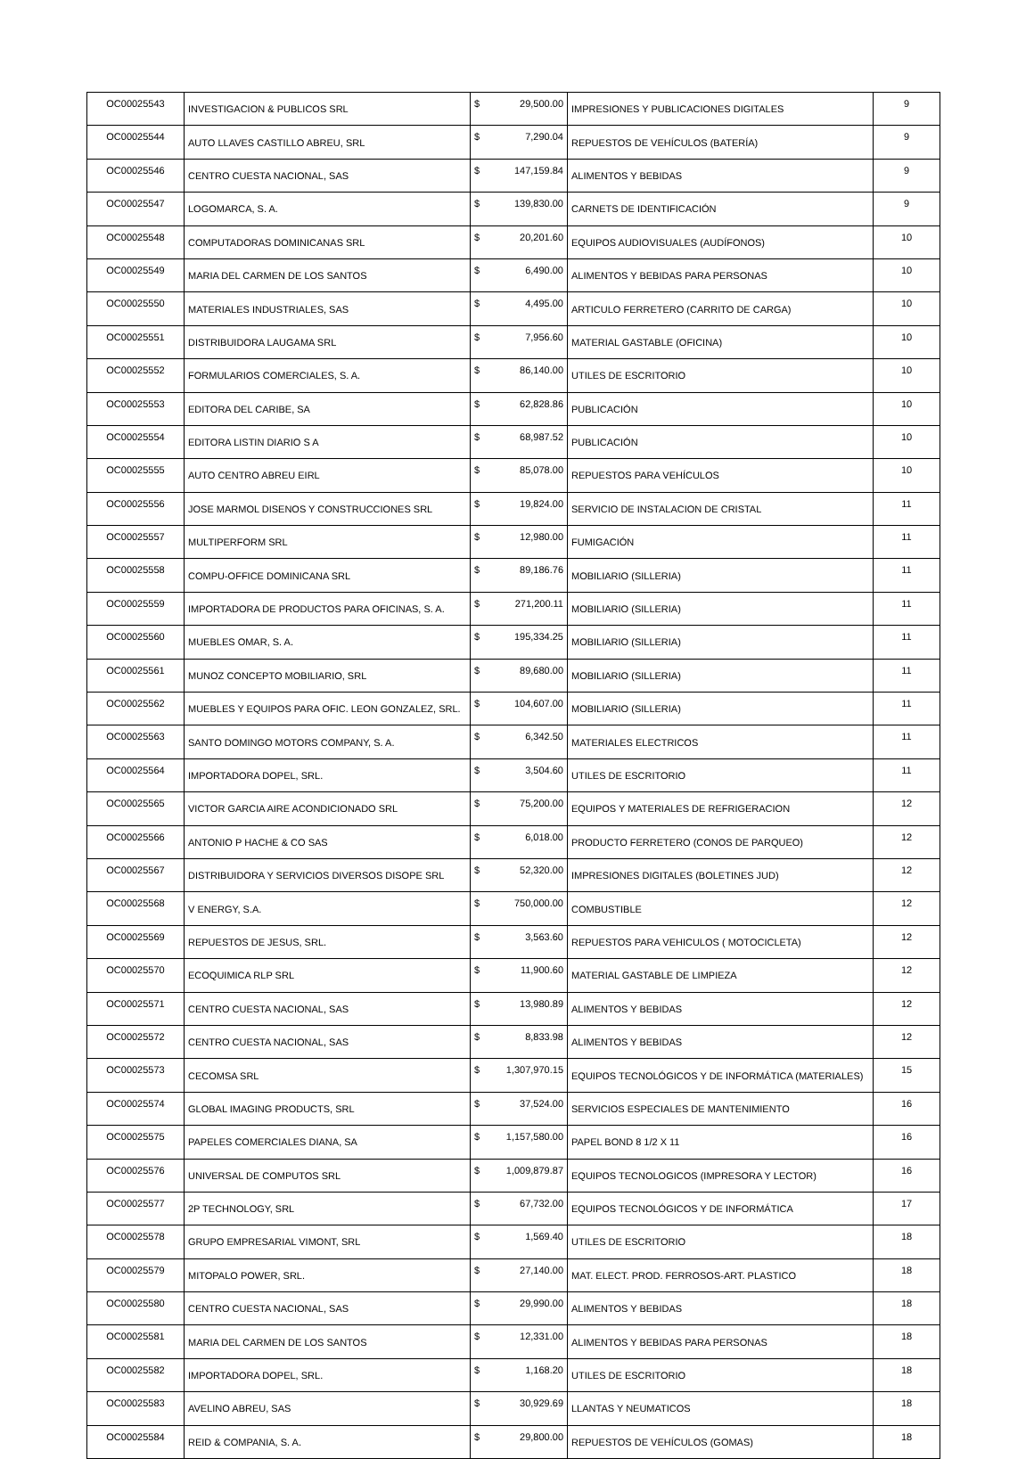| OC00025543 | INVESTIGACION & PUBLICOS SRL | $ | 29,500.00 | IMPRESIONES Y PUBLICACIONES DIGITALES | 9 |
| OC00025544 | AUTO LLAVES CASTILLO ABREU, SRL | $ | 7,290.04 | REPUESTOS DE VEHÍCULOS (BATERÍA) | 9 |
| OC00025546 | CENTRO CUESTA NACIONAL, SAS | $ | 147,159.84 | ALIMENTOS Y BEBIDAS | 9 |
| OC00025547 | LOGOMARCA, S. A. | $ | 139,830.00 | CARNETS DE IDENTIFICACIÓN | 9 |
| OC00025548 | COMPUTADORAS DOMINICANAS SRL | $ | 20,201.60 | EQUIPOS AUDIOVISUALES (AUDÍFONOS) | 10 |
| OC00025549 | MARIA DEL CARMEN DE LOS SANTOS | $ | 6,490.00 | ALIMENTOS Y BEBIDAS PARA PERSONAS | 10 |
| OC00025550 | MATERIALES INDUSTRIALES, SAS | $ | 4,495.00 | ARTICULO FERRETERO (CARRITO DE CARGA) | 10 |
| OC00025551 | DISTRIBUIDORA LAUGAMA SRL | $ | 7,956.60 | MATERIAL GASTABLE (OFICINA) | 10 |
| OC00025552 | FORMULARIOS COMERCIALES, S. A. | $ | 86,140.00 | UTILES DE ESCRITORIO | 10 |
| OC00025553 | EDITORA DEL CARIBE, SA | $ | 62,828.86 | PUBLICACIÓN | 10 |
| OC00025554 | EDITORA LISTIN DIARIO S A | $ | 68,987.52 | PUBLICACIÓN | 10 |
| OC00025555 | AUTO CENTRO ABREU EIRL | $ | 85,078.00 | REPUESTOS PARA VEHÍCULOS | 10 |
| OC00025556 | JOSE MARMOL DISENOS Y CONSTRUCCIONES SRL | $ | 19,824.00 | SERVICIO DE INSTALACION DE CRISTAL | 11 |
| OC00025557 | MULTIPERFORM SRL | $ | 12,980.00 | FUMIGACIÓN | 11 |
| OC00025558 | COMPU-OFFICE DOMINICANA SRL | $ | 89,186.76 | MOBILIARIO (SILLERIA) | 11 |
| OC00025559 | IMPORTADORA DE PRODUCTOS PARA OFICINAS, S. A. | $ | 271,200.11 | MOBILIARIO (SILLERIA) | 11 |
| OC00025560 | MUEBLES OMAR, S. A. | $ | 195,334.25 | MOBILIARIO (SILLERIA) | 11 |
| OC00025561 | MUNOZ CONCEPTO MOBILIARIO, SRL | $ | 89,680.00 | MOBILIARIO (SILLERIA) | 11 |
| OC00025562 | MUEBLES Y EQUIPOS PARA OFIC. LEON GONZALEZ, SRL. | $ | 104,607.00 | MOBILIARIO (SILLERIA) | 11 |
| OC00025563 | SANTO DOMINGO MOTORS COMPANY, S. A. | $ | 6,342.50 | MATERIALES ELECTRICOS | 11 |
| OC00025564 | IMPORTADORA DOPEL, SRL. | $ | 3,504.60 | UTILES DE ESCRITORIO | 11 |
| OC00025565 | VICTOR GARCIA AIRE ACONDICIONADO SRL | $ | 75,200.00 | EQUIPOS Y MATERIALES DE REFRIGERACION | 12 |
| OC00025566 | ANTONIO P HACHE & CO SAS | $ | 6,018.00 | PRODUCTO FERRETERO (CONOS DE PARQUEO) | 12 |
| OC00025567 | DISTRIBUIDORA Y SERVICIOS DIVERSOS DISOPE SRL | $ | 52,320.00 | IMPRESIONES DIGITALES (BOLETINES JUD) | 12 |
| OC00025568 | V ENERGY, S.A. | $ | 750,000.00 | COMBUSTIBLE | 12 |
| OC00025569 | REPUESTOS DE JESUS, SRL. | $ | 3,563.60 | REPUESTOS PARA VEHICULOS ( MOTOCICLETA) | 12 |
| OC00025570 | ECOQUIMICA RLP SRL | $ | 11,900.60 | MATERIAL GASTABLE DE LIMPIEZA | 12 |
| OC00025571 | CENTRO CUESTA NACIONAL, SAS | $ | 13,980.89 | ALIMENTOS Y BEBIDAS | 12 |
| OC00025572 | CENTRO CUESTA NACIONAL, SAS | $ | 8,833.98 | ALIMENTOS Y BEBIDAS | 12 |
| OC00025573 | CECOMSA SRL | $ | 1,307,970.15 | EQUIPOS TECNOLÓGICOS Y DE INFORMÁTICA (MATERIALES) | 15 |
| OC00025574 | GLOBAL IMAGING PRODUCTS, SRL | $ | 37,524.00 | SERVICIOS ESPECIALES DE MANTENIMIENTO | 16 |
| OC00025575 | PAPELES COMERCIALES DIANA, SA | $ | 1,157,580.00 | PAPEL BOND 8 1/2 X 11 | 16 |
| OC00025576 | UNIVERSAL DE COMPUTOS SRL | $ | 1,009,879.87 | EQUIPOS TECNOLOGICOS (IMPRESORA Y LECTOR) | 16 |
| OC00025577 | 2P TECHNOLOGY, SRL | $ | 67,732.00 | EQUIPOS TECNOLÓGICOS Y DE INFORMÁTICA | 17 |
| OC00025578 | GRUPO EMPRESARIAL VIMONT, SRL | $ | 1,569.40 | UTILES DE ESCRITORIO | 18 |
| OC00025579 | MITOPALO POWER, SRL. | $ | 27,140.00 | MAT. ELECT. PROD. FERROSOS-ART. PLASTICO | 18 |
| OC00025580 | CENTRO CUESTA NACIONAL, SAS | $ | 29,990.00 | ALIMENTOS Y BEBIDAS | 18 |
| OC00025581 | MARIA DEL CARMEN DE LOS SANTOS | $ | 12,331.00 | ALIMENTOS Y BEBIDAS PARA PERSONAS | 18 |
| OC00025582 | IMPORTADORA DOPEL, SRL. | $ | 1,168.20 | UTILES DE ESCRITORIO | 18 |
| OC00025583 | AVELINO ABREU, SAS | $ | 30,929.69 | LLANTAS Y NEUMATICOS | 18 |
| OC00025584 | REID & COMPANIA, S. A. | $ | 29,800.00 | REPUESTOS DE VEHÍCULOS (GOMAS) | 18 |